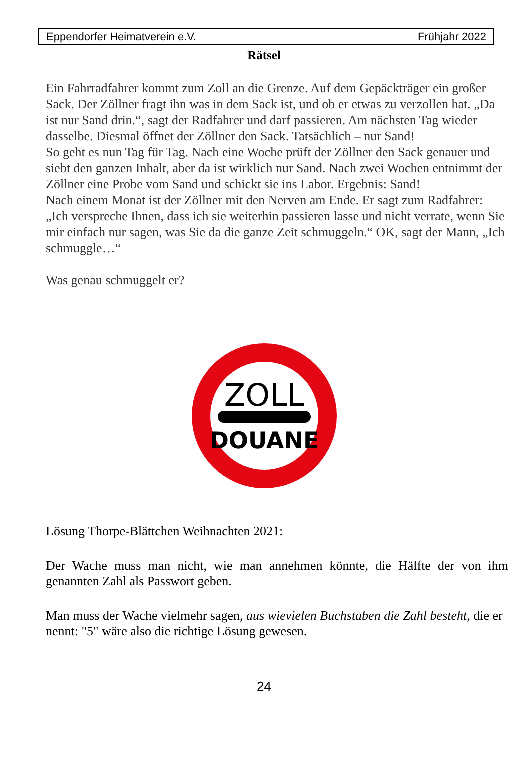Eppendorfer Heimatverein e.V. Frühjahr 2022
Rätsel
Ein Fahrradfahrer kommt zum Zoll an die Grenze. Auf dem Gepäckträger ein großer Sack. Der Zöllner fragt ihn was in dem Sack ist, und ob er etwas zu verzollen hat. „Da ist nur Sand drin.“, sagt der Radfahrer und darf passieren. Am nächsten Tag wieder dasselbe. Diesmal öffnet der Zöllner den Sack. Tatsächlich – nur Sand!
So geht es nun Tag für Tag. Nach eine Woche prüft der Zöllner den Sack genauer und siebt den ganzen Inhalt, aber da ist wirklich nur Sand. Nach zwei Wochen entnimmt der Zöllner eine Probe vom Sand und schickt sie ins Labor. Ergebnis: Sand!
Nach einem Monat ist der Zöllner mit den Nerven am Ende. Er sagt zum Radfahrer: „Ich verspreche Ihnen, dass ich sie weiterhin passieren lasse und nicht verrate, wenn Sie mir einfach nur sagen, was Sie da die ganze Zeit schmuggeln.“ OK, sagt der Mann, „Ich schmuggle…“
Was genau schmuggelt er?
ZOLL
DOUANE
Lösung Thorpe-Blättchen Weihnachten 2021:
Der Wache muss man nicht, wie man annehmen könnte, die Hälfte der von ihm genannten Zahl als Passwort geben.
Man muss der Wache vielmehr sagen, aus wievielen Buchstaben die Zahl besteht, die er nennt: "5" wäre also die richtige Lösung gewesen.
24